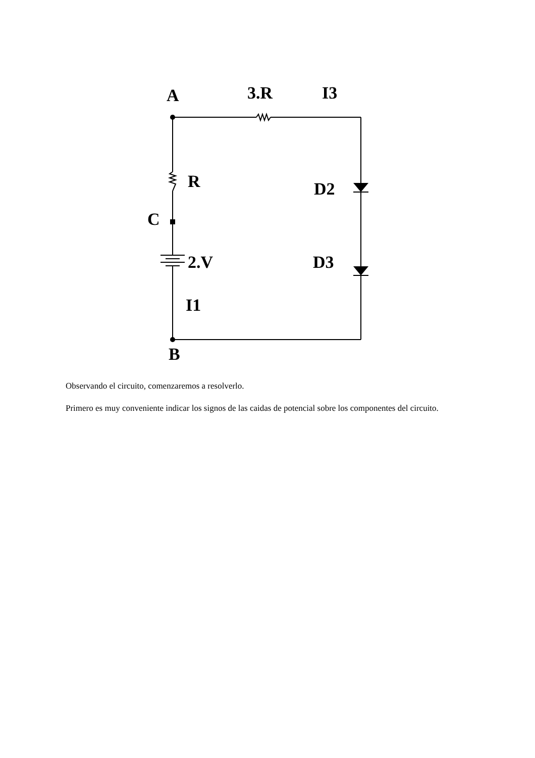A
3.R
I3
R
D2
C
2.V
D3
I1
B
Observando el circuito, comenzaremos a resolverlo.
Primero es muy conveniente indicar los signos de las caidas de potencial sobre los componentes del circuito.